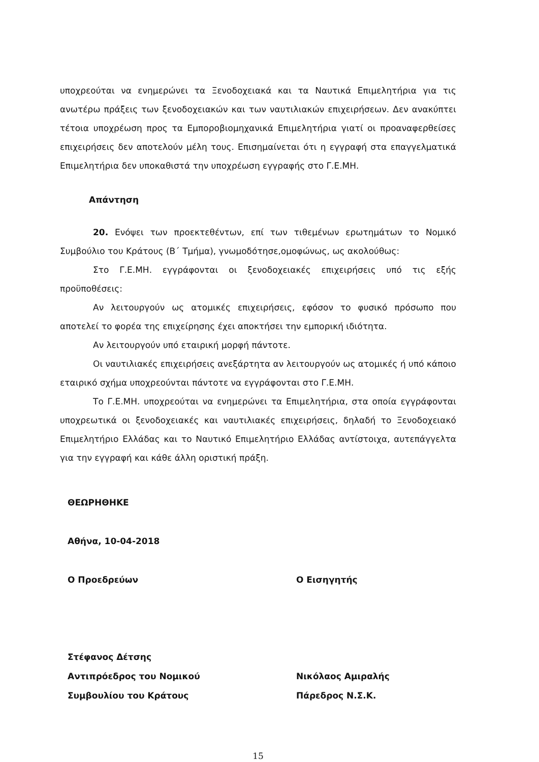υποχρεούται να ενημερώνει τα Ξενοδοχειακά και τα Ναυτικά Επιμελητήρια για τις ανωτέρω πράξεις των ξενοδοχειακών και των ναυτιλιακών επιχειρήσεων. Δεν ανακύπτει τέτοια υποχρέωση προς τα Εμποροβιομηχανικά Επιμελητήρια γιατί οι προαναφερθείσες επιχειρήσεις δεν αποτελούν μέλη τους. Επισημαίνεται ότι η εγγραφή στα επαγγελματικά Επιμελητήρια δεν υποκαθιστά την υποχρέωση εγγραφής στο Γ.Ε.ΜΗ.
Απάντηση
20. Ενόψει των προεκτεθέντων, επί των τιθεμένων ερωτημάτων το Νομικό Συμβούλιο του Κράτους (Β΄ Τμήμα), γνωμοδότησε,ομοφώνως, ως ακολούθως:
Στο Γ.Ε.ΜΗ. εγγράφονται οι ξενοδοχειακές επιχειρήσεις υπό τις εξής προϋποθέσεις:
Αν λειτουργούν ως ατομικές επιχειρήσεις, εφόσον το φυσικό πρόσωπο που αποτελεί το φορέα της επιχείρησης έχει αποκτήσει την εμπορική ιδιότητα.
Αν λειτουργούν υπό εταιρική μορφή πάντοτε.
Οι ναυτιλιακές επιχειρήσεις ανεξάρτητα αν λειτουργούν ως ατομικές ή υπό κάποιο εταιρικό σχήμα υποχρεούνται πάντοτε να εγγράφονται στο Γ.Ε.ΜΗ.
Το Γ.Ε.ΜΗ. υποχρεούται να ενημερώνει τα Επιμελητήρια, στα οποία εγγράφονται υποχρεωτικά οι ξενοδοχειακές και ναυτιλιακές επιχειρήσεις, δηλαδή το Ξενοδοχειακό Επιμελητήριο Ελλάδας και το Ναυτικό Επιμελητήριο Ελλάδας αντίστοιχα, αυτεπάγγελτα για την εγγραφή και κάθε άλλη οριστική πράξη.
ΘΕΩΡΗΘΗΚΕ
Αθήνα, 10-04-2018
Ο Προεδρεύων
Στέφανος Δέτσης
Αντιπρόεδρος του Νομικού
Συμβουλίου του Κράτους
Ο Εισηγητής
Νικόλαος Αμιραλής
Πάρεδρος Ν.Σ.Κ.
15